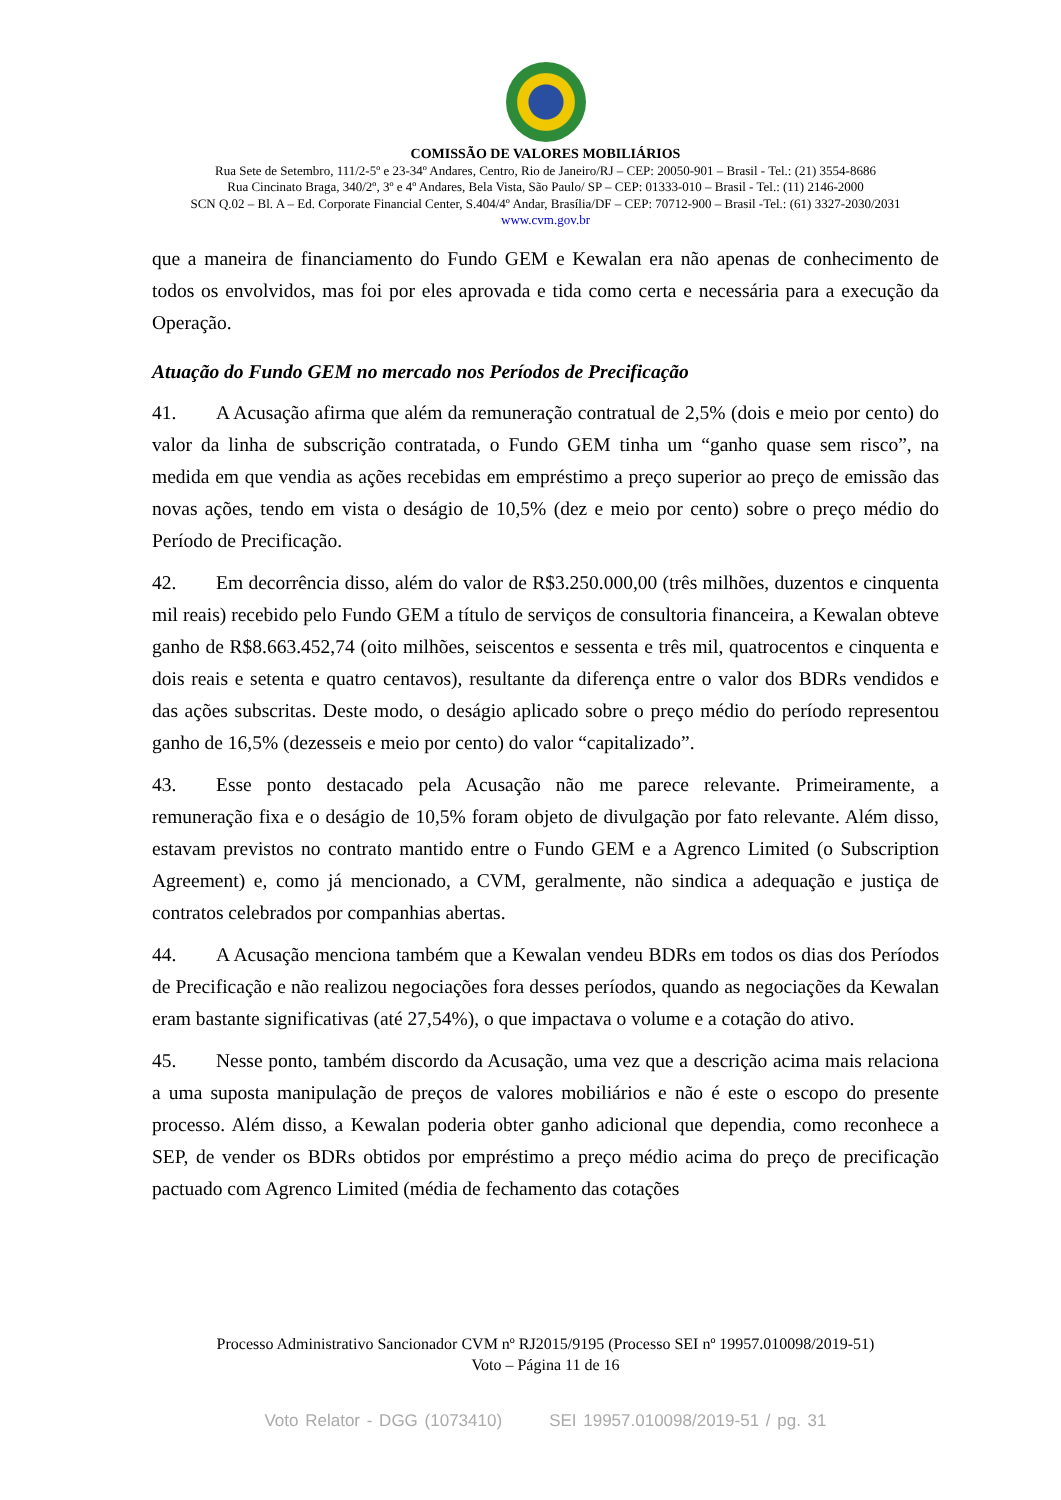COMISSÃO DE VALORES MOBILIÁRIOS
Rua Sete de Setembro, 111/2-5º e 23-34º Andares, Centro, Rio de Janeiro/RJ – CEP: 20050-901 – Brasil - Tel.: (21) 3554-8686
Rua Cincinato Braga, 340/2º, 3º e 4º Andares, Bela Vista, São Paulo/ SP – CEP: 01333-010 – Brasil - Tel.: (11) 2146-2000
SCN Q.02 – Bl. A – Ed. Corporate Financial Center, S.404/4º Andar, Brasília/DF – CEP: 70712-900 – Brasil -Tel.: (61) 3327-2030/2031
www.cvm.gov.br
que a maneira de financiamento do Fundo GEM e Kewalan era não apenas de conhecimento de todos os envolvidos, mas foi por eles aprovada e tida como certa e necessária para a execução da Operação.
Atuação do Fundo GEM no mercado nos Períodos de Precificação
41. A Acusação afirma que além da remuneração contratual de 2,5% (dois e meio por cento) do valor da linha de subscrição contratada, o Fundo GEM tinha um “ganho quase sem risco”, na medida em que vendia as ações recebidas em empréstimo a preço superior ao preço de emissão das novas ações, tendo em vista o deságio de 10,5% (dez e meio por cento) sobre o preço médio do Período de Precificação.
42. Em decorrência disso, além do valor de R$3.250.000,00 (três milhões, duzentos e cinquenta mil reais) recebido pelo Fundo GEM a título de serviços de consultoria financeira, a Kewalan obteve ganho de R$8.663.452,74 (oito milhões, seiscentos e sessenta e três mil, quatrocentos e cinquenta e dois reais e setenta e quatro centavos), resultante da diferença entre o valor dos BDRs vendidos e das ações subscritas. Deste modo, o deságio aplicado sobre o preço médio do período representou ganho de 16,5% (dezesseis e meio por cento) do valor “capitalizado”.
43. Esse ponto destacado pela Acusação não me parece relevante. Primeiramente, a remuneração fixa e o deságio de 10,5% foram objeto de divulgação por fato relevante. Além disso, estavam previstos no contrato mantido entre o Fundo GEM e a Agrenco Limited (o Subscription Agreement) e, como já mencionado, a CVM, geralmente, não sindica a adequação e justiça de contratos celebrados por companhias abertas.
44. A Acusação menciona também que a Kewalan vendeu BDRs em todos os dias dos Períodos de Precificação e não realizou negociações fora desses períodos, quando as negociações da Kewalan eram bastante significativas (até 27,54%), o que impactava o volume e a cotação do ativo.
45. Nesse ponto, também discordo da Acusação, uma vez que a descrição acima mais relaciona a uma suposta manipulação de preços de valores mobiliários e não é este o escopo do presente processo. Além disso, a Kewalan poderia obter ganho adicional que dependia, como reconhece a SEP, de vender os BDRs obtidos por empréstimo a preço médio acima do preço de precificação pactuado com Agrenco Limited (média de fechamento das cotações
Processo Administrativo Sancionador CVM nº RJ2015/9195 (Processo SEI nº 19957.010098/2019-51)
Voto – Página 11 de 16
Voto Relator - DGG (1073410) SEI 19957.010098/2019-51 / pg. 31